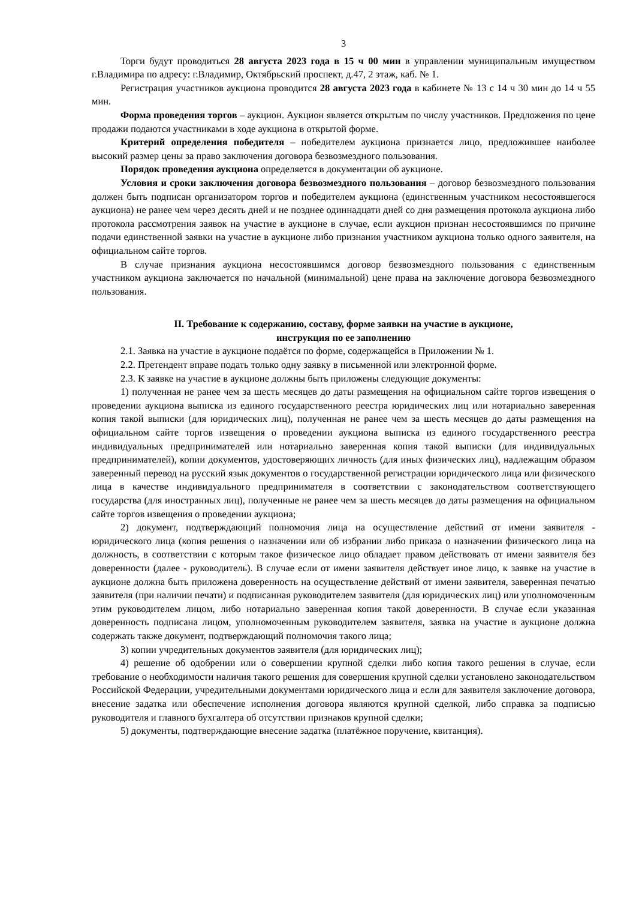3
Торги будут проводиться 28 августа 2023 года в 15 ч 00 мин в управлении муниципальным имуществом г.Владимира по адресу: г.Владимир, Октябрьский проспект, д.47, 2 этаж, каб. № 1.
Регистрация участников аукциона проводится 28 августа 2023 года в кабинете № 13 с 14 ч 30 мин до 14 ч 55 мин.
Форма проведения торгов – аукцион. Аукцион является открытым по числу участников. Предложения по цене продажи подаются участниками в ходе аукциона в открытой форме.
Критерий определения победителя – победителем аукциона признается лицо, предложившее наиболее высокий размер цены за право заключения договора безвозмездного пользования.
Порядок проведения аукциона определяется в документации об аукционе.
Условия и сроки заключения договора безвозмездного пользования – договор безвозмездного пользования должен быть подписан организатором торгов и победителем аукциона (единственным участником несостоявшегося аукциона) не ранее чем через десять дней и не позднее одиннадцати дней со дня размещения протокола аукциона либо протокола рассмотрения заявок на участие в аукционе в случае, если аукцион признан несостоявшимся по причине подачи единственной заявки на участие в аукционе либо признания участником аукциона только одного заявителя, на официальном сайте торгов.
В случае признания аукциона несостоявшимся договор безвозмездного пользования с единственным участником аукциона заключается по начальной (минимальной) цене права на заключение договора безвозмездного пользования.
II. Требование к содержанию, составу, форме заявки на участие в аукционе,
инструкция по ее заполнению
2.1. Заявка на участие в аукционе подаётся по форме, содержащейся в Приложении № 1.
2.2. Претендент вправе подать только одну заявку в письменной или электронной форме.
2.3. К заявке на участие в аукционе должны быть приложены следующие документы:
1) полученная не ранее чем за шесть месяцев до даты размещения на официальном сайте торгов извещения о проведении аукциона выписка из единого государственного реестра юридических лиц или нотариально заверенная копия такой выписки (для юридических лиц), полученная не ранее чем за шесть месяцев до даты размещения на официальном сайте торгов извещения о проведении аукциона выписка из единого государственного реестра индивидуальных предпринимателей или нотариально заверенная копия такой выписки (для индивидуальных предпринимателей), копии документов, удостоверяющих личность (для иных физических лиц), надлежащим образом заверенный перевод на русский язык документов о государственной регистрации юридического лица или физического лица в качестве индивидуального предпринимателя в соответствии с законодательством соответствующего государства (для иностранных лиц), полученные не ранее чем за шесть месяцев до даты размещения на официальном сайте торгов извещения о проведении аукциона;
2) документ, подтверждающий полномочия лица на осуществление действий от имени заявителя - юридического лица (копия решения о назначении или об избрании либо приказа о назначении физического лица на должность, в соответствии с которым такое физическое лицо обладает правом действовать от имени заявителя без доверенности (далее - руководитель). В случае если от имени заявителя действует иное лицо, к заявке на участие в аукционе должна быть приложена доверенность на осуществление действий от имени заявителя, заверенная печатью заявителя (при наличии печати) и подписанная руководителем заявителя (для юридических лиц) или уполномоченным этим руководителем лицом, либо нотариально заверенная копия такой доверенности. В случае если указанная доверенность подписана лицом, уполномоченным руководителем заявителя, заявка на участие в аукционе должна содержать также документ, подтверждающий полномочия такого лица;
3) копии учредительных документов заявителя (для юридических лиц);
4) решение об одобрении или о совершении крупной сделки либо копия такого решения в случае, если требование о необходимости наличия такого решения для совершения крупной сделки установлено законодательством Российской Федерации, учредительными документами юридического лица и если для заявителя заключение договора, внесение задатка или обеспечение исполнения договора являются крупной сделкой, либо справка за подписью руководителя и главного бухгалтера об отсутствии признаков крупной сделки;
5) документы, подтверждающие внесение задатка (платёжное поручение, квитанция).